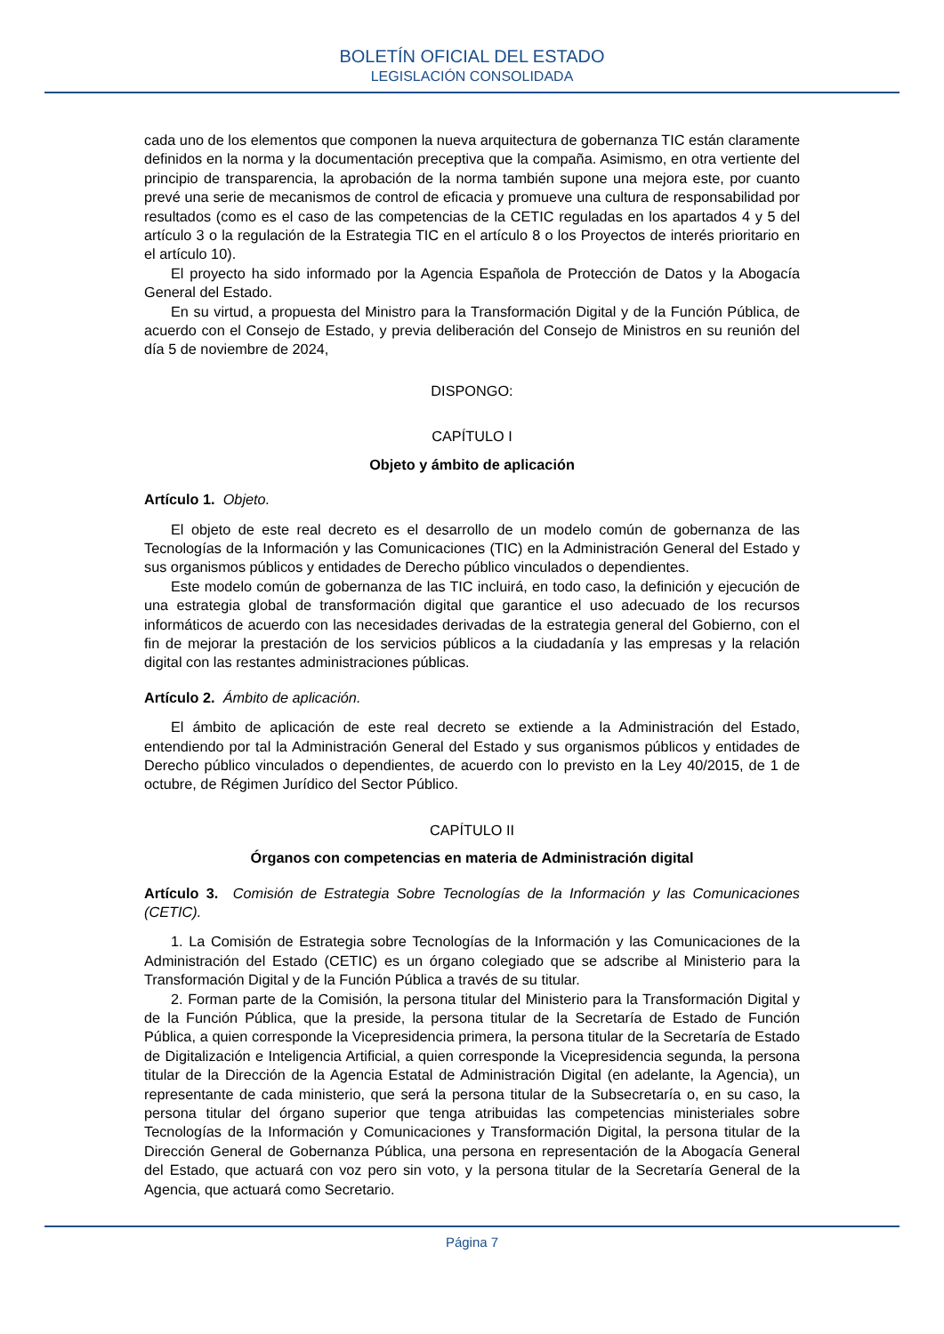BOLETÍN OFICIAL DEL ESTADO
LEGISLACIÓN CONSOLIDADA
cada uno de los elementos que componen la nueva arquitectura de gobernanza TIC están claramente definidos en la norma y la documentación preceptiva que la compaña. Asimismo, en otra vertiente del principio de transparencia, la aprobación de la norma también supone una mejora este, por cuanto prevé una serie de mecanismos de control de eficacia y promueve una cultura de responsabilidad por resultados (como es el caso de las competencias de la CETIC reguladas en los apartados 4 y 5 del artículo 3 o la regulación de la Estrategia TIC en el artículo 8 o los Proyectos de interés prioritario en el artículo 10).
El proyecto ha sido informado por la Agencia Española de Protección de Datos y la Abogacía General del Estado.
En su virtud, a propuesta del Ministro para la Transformación Digital y de la Función Pública, de acuerdo con el Consejo de Estado, y previa deliberación del Consejo de Ministros en su reunión del día 5 de noviembre de 2024,
DISPONGO:
CAPÍTULO I
Objeto y ámbito de aplicación
Artículo 1. Objeto.
El objeto de este real decreto es el desarrollo de un modelo común de gobernanza de las Tecnologías de la Información y las Comunicaciones (TIC) en la Administración General del Estado y sus organismos públicos y entidades de Derecho público vinculados o dependientes.
Este modelo común de gobernanza de las TIC incluirá, en todo caso, la definición y ejecución de una estrategia global de transformación digital que garantice el uso adecuado de los recursos informáticos de acuerdo con las necesidades derivadas de la estrategia general del Gobierno, con el fin de mejorar la prestación de los servicios públicos a la ciudadanía y las empresas y la relación digital con las restantes administraciones públicas.
Artículo 2. Ámbito de aplicación.
El ámbito de aplicación de este real decreto se extiende a la Administración del Estado, entendiendo por tal la Administración General del Estado y sus organismos públicos y entidades de Derecho público vinculados o dependientes, de acuerdo con lo previsto en la Ley 40/2015, de 1 de octubre, de Régimen Jurídico del Sector Público.
CAPÍTULO II
Órganos con competencias en materia de Administración digital
Artículo 3. Comisión de Estrategia Sobre Tecnologías de la Información y las Comunicaciones (CETIC).
1. La Comisión de Estrategia sobre Tecnologías de la Información y las Comunicaciones de la Administración del Estado (CETIC) es un órgano colegiado que se adscribe al Ministerio para la Transformación Digital y de la Función Pública a través de su titular.
2. Forman parte de la Comisión, la persona titular del Ministerio para la Transformación Digital y de la Función Pública, que la preside, la persona titular de la Secretaría de Estado de Función Pública, a quien corresponde la Vicepresidencia primera, la persona titular de la Secretaría de Estado de Digitalización e Inteligencia Artificial, a quien corresponde la Vicepresidencia segunda, la persona titular de la Dirección de la Agencia Estatal de Administración Digital (en adelante, la Agencia), un representante de cada ministerio, que será la persona titular de la Subsecretaría o, en su caso, la persona titular del órgano superior que tenga atribuidas las competencias ministeriales sobre Tecnologías de la Información y Comunicaciones y Transformación Digital, la persona titular de la Dirección General de Gobernanza Pública, una persona en representación de la Abogacía General del Estado, que actuará con voz pero sin voto, y la persona titular de la Secretaría General de la Agencia, que actuará como Secretario.
Página 7